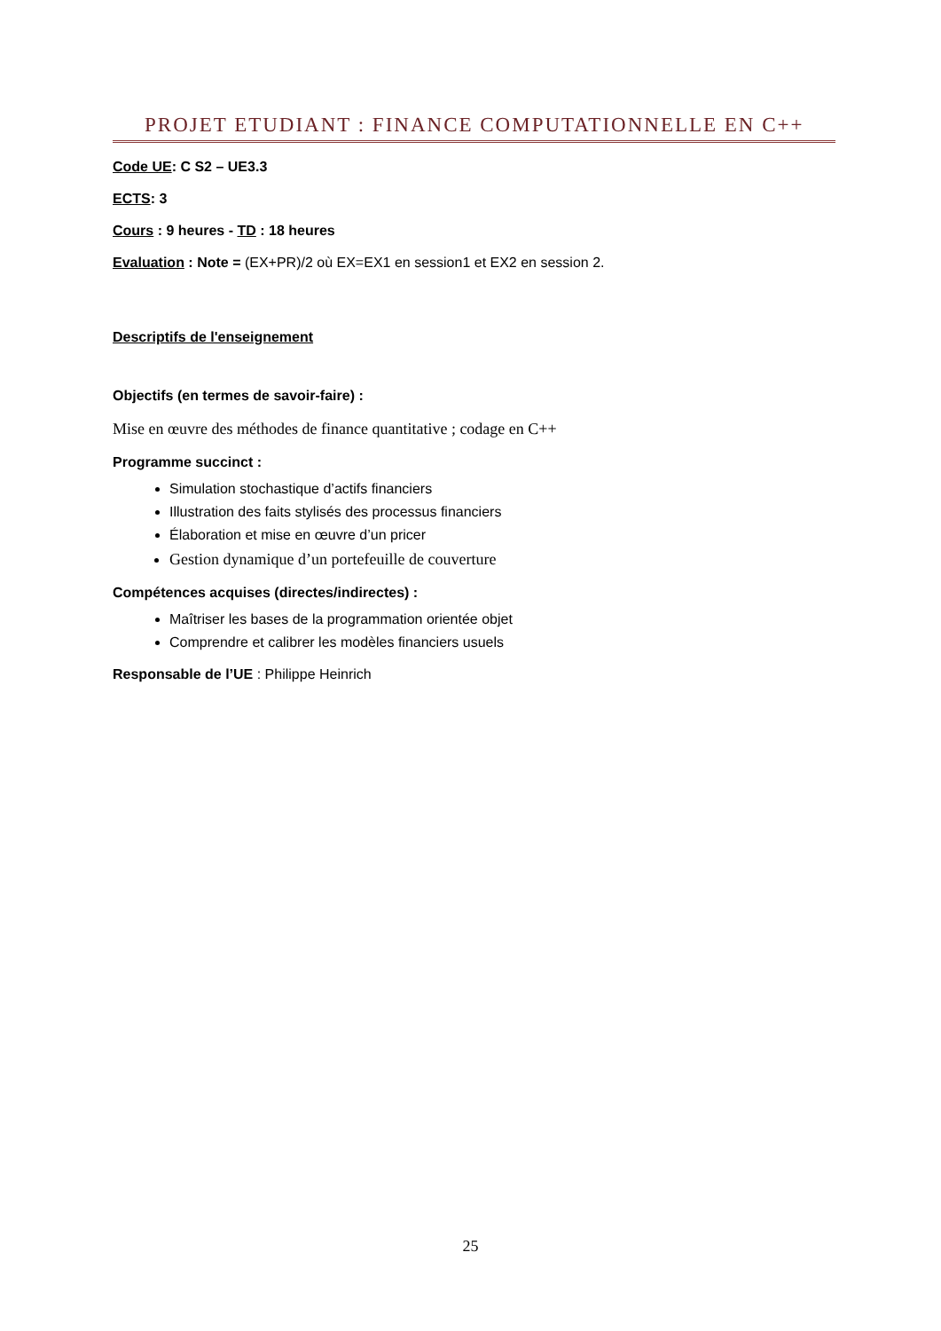PROJET ETUDIANT : FINANCE COMPUTATIONNELLE EN C++
Code UE: C S2 – UE3.3
ECTS: 3
Cours : 9 heures - TD : 18 heures
Evaluation : Note = (EX+PR)/2 où EX=EX1 en session1 et EX2 en session 2.
Descriptifs de l'enseignement
Objectifs (en termes de savoir-faire) :
Mise en œuvre des méthodes de finance quantitative ; codage en C++
Programme succinct :
Simulation stochastique d’actifs financiers
Illustration des faits stylisés des processus financiers
Élaboration et mise en œuvre d’un pricer
Gestion dynamique d’un portefeuille de couverture
Compétences acquises (directes/indirectes) :
Maîtriser les bases de la programmation orientée objet
Comprendre et calibrer les modèles financiers usuels
Responsable de l’UE : Philippe Heinrich
25